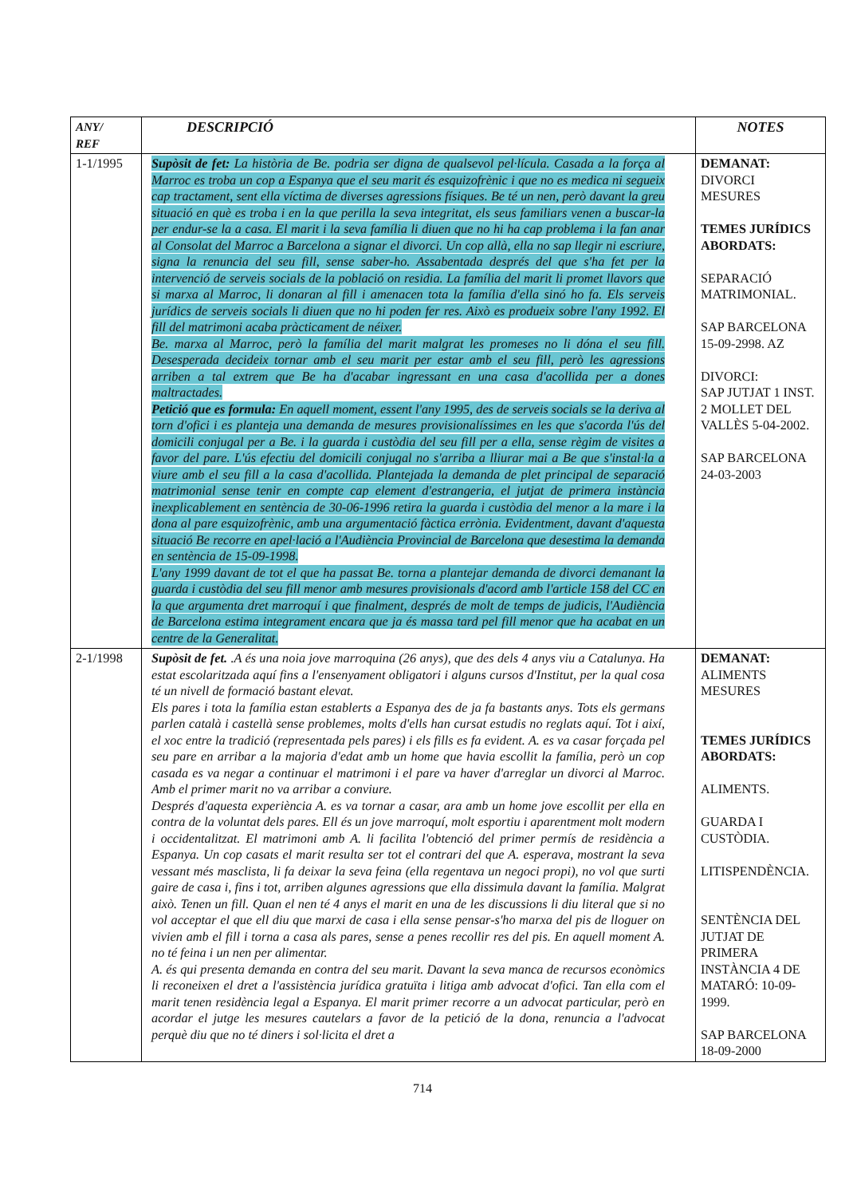| ANY/ REF | DESCRIPCIÓ | NOTES |
| --- | --- | --- |
| 1-1/1995 | Supòsit de fet: La història de Be. podria ser digna de qualsevol pel·lícula. Casada a la força al Marroc es troba un cop a Espanya que el seu marit és esquizofrènic i que no es medica ni segueix cap tractament, sent ella víctima de diverses agressions físiques. Be té un nen, però davant la greu situació en què es troba i en la que perilla la seva integritat, els seus familiars venen a buscar-la per endur-se la a casa. El marit i la seva família li diuen que no hi ha cap problema i la fan anar al Consolat del Marroc a Barcelona a signar el divorci. Un cop allà, ella no sap llegir ni escriure, signa la renuncia del seu fill, sense saber-ho. Assabentada després del que s'ha fet per la intervenció de serveis socials de la població on residia. La família del marit li promet llavors que si marxa al Marroc, li donaran al fill i amenacen tota la família d'ella sinó ho fa. Els serveis jurídics de serveis socials li diuen que no hi poden fer res. Això es produeix sobre l'any 1992. El fill del matrimoni acaba pràcticament de néixer. Be. marxa al Marroc, però la família del marit malgrat les promeses no li dóna el seu fill. Desesperada decideix tornar amb el seu marit per estar amb el seu fill, però les agressions arriben a tal extrem que Be ha d'acabar ingressant en una casa d'acollida per a dones maltractades. Petició que es formula: En aquell moment, essent l'any 1995, des de serveis socials se la deriva al torn d'ofici i es planteja una demanda de mesures provisionalíssimes en les que s'acorda l'ús del domicili conjugal per a Be. i la guarda i custòdia del seu fill per a ella, sense règim de visites a favor del pare. L'ús efectiu del domicili conjugal no s'arriba a lliurar mai a Be que s'instal·la a viure amb el seu fill a la casa d'acollida. Plantejada la demanda de plet principal de separació matrimonial sense tenir en compte cap element d'estrangeria, el jutjat de primera instància inexplicablement en sentència de 30-06-1996 retira la guarda i custòdia del menor a la mare i la dona al pare esquizofrènic, amb una argumentació fàctica errònia. Evidentment, davant d'aquesta situació Be recorre en apel·lació a l'Audiència Provincial de Barcelona que desestima la demanda en sentència de 15-09-1998. L'any 1999 davant de tot el que ha passat Be. torna a plantejar demanda de divorci demanant la guarda i custòdia del seu fill menor amb mesures provisionals d'acord amb l'article 158 del CC en la que argumenta dret marroquí i que finalment, després de molt de temps de judicis, l'Audiència de Barcelona estima integrament encara que ja és massa tard pel fill menor que ha acabat en un centre de la Generalitat. | DEMANAT: DIVORCI MESURES TEMES JURÍDICS ABORDATS: SEPARACIÓ MATRIMONIAL. SAP BARCELONA 15-09-2998. AZ DIVORCI: SAP JUTJAT 1 INST. 2 MOLLET DEL VALLÈS 5-04-2002. SAP BARCELONA 24-03-2003 |
| 2-1/1998 | Supòsit de fet. .A és una noia jove marroquina (26 anys), que des dels 4 anys viu a Catalunya. Ha estat escolaritzada aquí fins a l'ensenyament obligatori i alguns cursos d'Institut, per la qual cosa té un nivell de formació bastant elevat. Els pares i tota la família estan establerts a Espanya des de ja fa bastants anys. Tots els germans parlen català i castellà sense problemes, molts d'ells han cursat estudis no reglats aquí. Tot i així, el xoc entre la tradició (representada pels pares) i els fills es fa evident. A. es va casar forçada pel seu pare en arribar a la majoria d'edat amb un home que havia escollit la família, però un cop casada es va negar a continuar el matrimoni i el pare va haver d'arreglar un divorci al Marroc. Amb el primer marit no va arribar a conviure. Després d'aquesta experiència A. es va tornar a casar, ara amb un home jove escollit per ella en contra de la voluntat dels pares. Ell és un jove marroquí, molt esportiu i aparentment molt modern i occidentalitzat. El matrimoni amb A. li facilita l'obtenció del primer permís de residència a Espanya. Un cop casats el marit resulta ser tot el contrari del que A. esperava, mostrant la seva vessant més masclista, li fa deixar la seva feina (ella regentava un negoci propi), no vol que surti gaire de casa i, fins i tot, arriben algunes agressions que ella dissimula davant la família. Malgrat això. Tenen un fill. Quan el nen té 4 anys el marit en una de les discussions li diu literal que si no vol acceptar el que ell diu que marxi de casa i ella sense pensar-s'ho marxa del pis de lloguer on vivien amb el fill i torna a casa als pares, sense a penes recollir res del pis. En aquell moment A. no té feina i un nen per alimentar. A. és qui presenta demanda en contra del seu marit. Davant la seva manca de recursos econòmics li reconeixen el dret a l'assistència jurídica gratuïta i litiga amb advocat d'ofici. Tan ella com el marit tenen residència legal a Espanya. El marit primer recorre a un advocat particular, però en acordar el jutge les mesures cautelars a favor de la petició de la dona, renuncia a l'advocat perquè diu que no té diners i sol·licita el dret a | DEMANAT: ALIMENTS MESURES TEMES JURÍDICS ABORDATS: ALIMENTS. GUARDA I CUSTÒDIA. LITISPENDÈNCIA. SENTÈNCIA DEL JUTJAT DE PRIMERA INSTÀNCIA 4 DE MATARÓ: 10-09-1999. SAP BARCELONA 18-09-2000 |
714